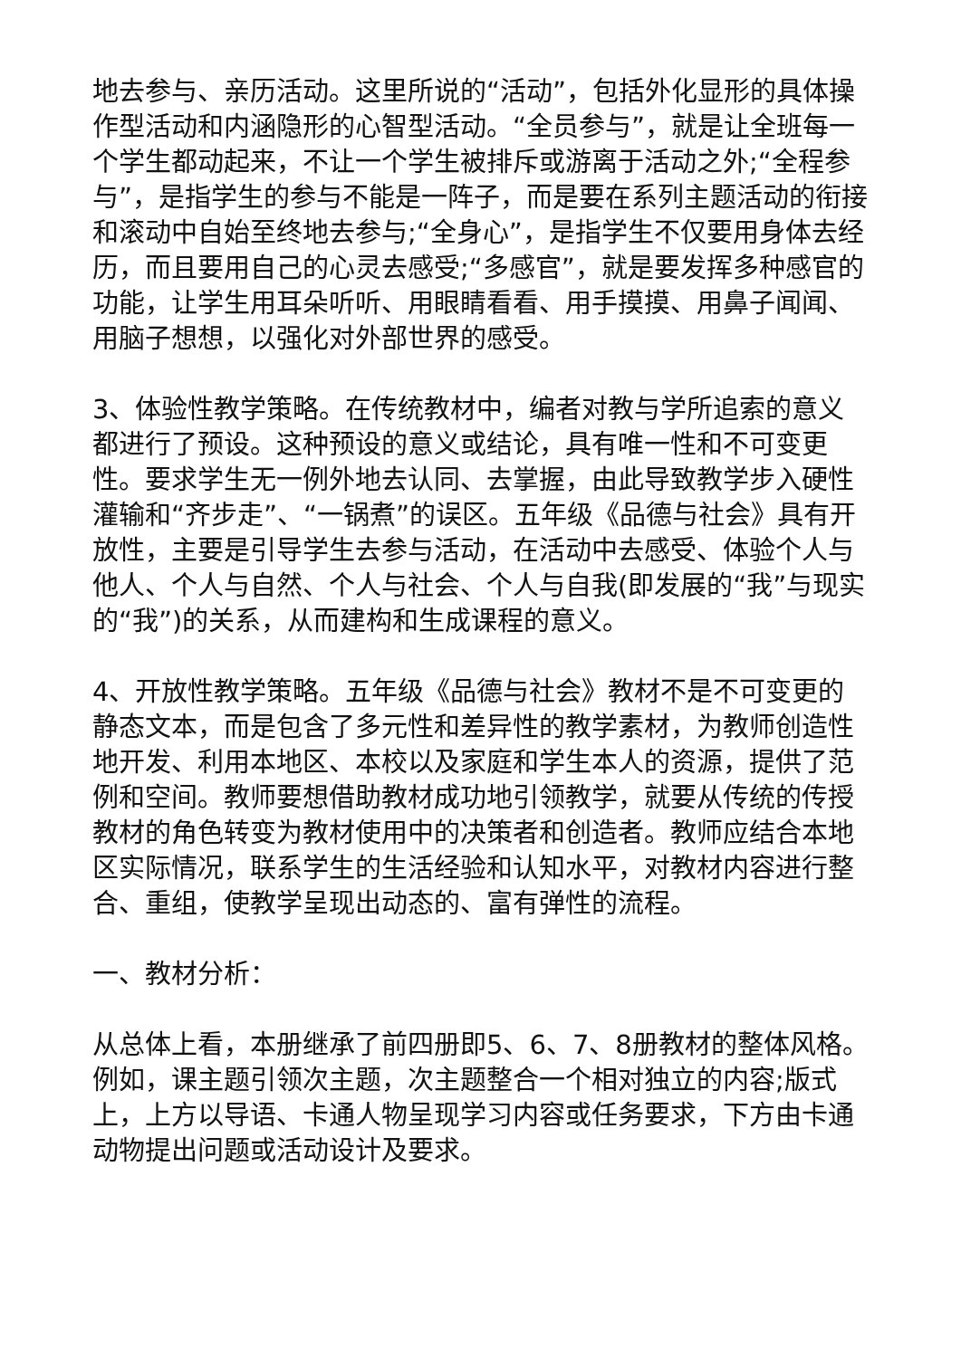地去参与、亲历活动。这里所说的“活动”，包括外化显形的具体操作型活动和内涵隐形的心智型活动。“全员参与”，就是让全班每一个学生都动起来，不让一个学生被排斥或游离于活动之外;“全程参与”，是指学生的参与不能是一阵子，而是要在系列主题活动的衔接和滚动中自始至终地去参与;“全身心”，是指学生不仅要用身体去经历，而且要用自己的心灵去感受;“多感官”，就是要发挥多种感官的功能，让学生用耳朵听听、用眼睛看看、用手摸摸、用鼻子闻闻、用脑子想想，以强化对外部世界的感受。
3、体验性教学策略。在传统教材中，编者对教与学所追索的意义都进行了预设。这种预设的意义或结论，具有唯一性和不可变更性。要求学生无一例外地去认同、去掌握，由此导致教学步入硬性灌输和“齐步走”、“一锅煮”的误区。五年级《品德与社会》具有开放性，主要是引导学生去参与活动，在活动中去感受、体验个人与他人、个人与自然、个人与社会、个人与自我(即发展的“我”与现实的“我”)的关系，从而建构和生成课程的意义。
4、开放性教学策略。五年级《品德与社会》教材不是不可变更的静态文本，而是包含了多元性和差异性的教学素材，为教师创造性地开发、利用本地区、本校以及家庭和学生本人的资源，提供了范例和空间。教师要想借助教材成功地引领教学，就要从传统的传授教材的角色转变为教材使用中的决策者和创造者。教师应结合本地区实际情况，联系学生的生活经验和认知水平，对教材内容进行整合、重组，使教学呈现出动态的、富有弹性的流程。
一、教材分析：
从总体上看，本册继承了前四册即5、6、7、8册教材的整体风格。例如，课主题引领次主题，次主题整合一个相对独立的内容;版式上，上方以导语、卡通人物呈现学习内容或任务要求，下方由卡通动物提出问题或活动设计及要求。